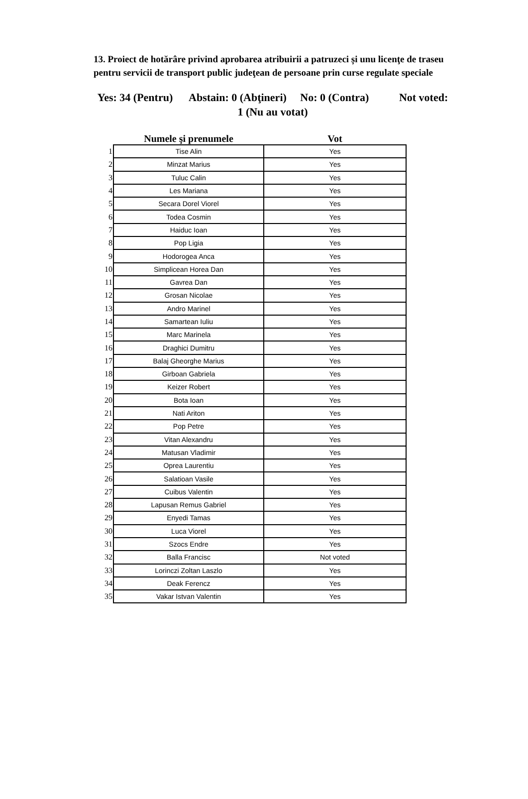13. Proiect de hotărâre privind aprobarea atribuirii a patruzeci și unu licenţe de traseu pentru servicii de transport public judeţean de persoane prin curse regulate speciale
Yes: 34 (Pentru) Abstain: 0 (Abţineri) No: 0 (Contra) Not voted: 1 (Nu au votat)
| | Numele şi prenumele | Vot |
| --- | --- | --- |
| 1 | Tise Alin | Yes |
| 2 | Minzat Marius | Yes |
| 3 | Tuluc Calin | Yes |
| 4 | Les Mariana | Yes |
| 5 | Secara Dorel Viorel | Yes |
| 6 | Todea Cosmin | Yes |
| 7 | Haiduc Ioan | Yes |
| 8 | Pop Ligia | Yes |
| 9 | Hodorogea Anca | Yes |
| 10 | Simplicean Horea Dan | Yes |
| 11 | Gavrea Dan | Yes |
| 12 | Grosan Nicolae | Yes |
| 13 | Andro Marinel | Yes |
| 14 | Samartean Iuliu | Yes |
| 15 | Marc Marinela | Yes |
| 16 | Draghici Dumitru | Yes |
| 17 | Balaj Gheorghe Marius | Yes |
| 18 | Girboan Gabriela | Yes |
| 19 | Keizer Robert | Yes |
| 20 | Bota Ioan | Yes |
| 21 | Nati Ariton | Yes |
| 22 | Pop Petre | Yes |
| 23 | Vitan Alexandru | Yes |
| 24 | Matusan Vladimir | Yes |
| 25 | Oprea Laurentiu | Yes |
| 26 | Salatioan Vasile | Yes |
| 27 | Cuibus Valentin | Yes |
| 28 | Lapusan Remus Gabriel | Yes |
| 29 | Enyedi Tamas | Yes |
| 30 | Luca Viorel | Yes |
| 31 | Szocs Endre | Yes |
| 32 | Balla Francisc | Not voted |
| 33 | Lorinczi Zoltan Laszlo | Yes |
| 34 | Deak Ferencz | Yes |
| 35 | Vakar Istvan Valentin | Yes |